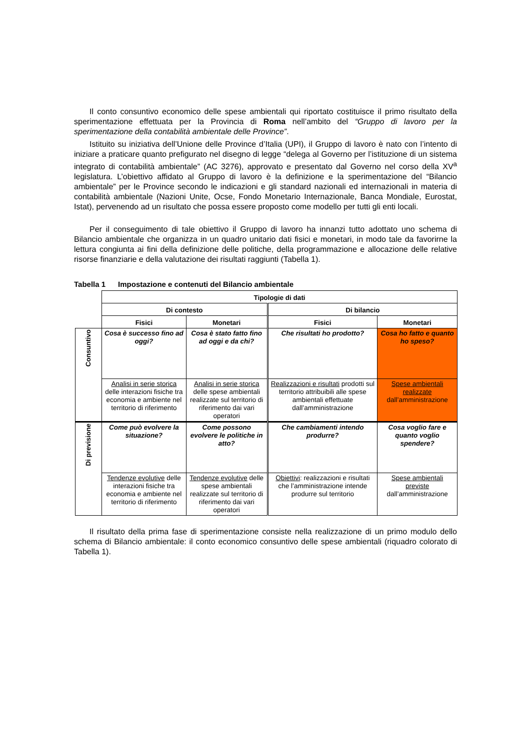Il conto consuntivo economico delle spese ambientali qui riportato costituisce il primo risultato della sperimentazione effettuata per la Provincia di Roma nell’ambito del “Gruppo di lavoro per la sperimentazione della contabilità ambientale delle Province”.
Istituito su iniziativa dell’Unione delle Province d’Italia (UPI), il Gruppo di lavoro è nato con l’intento di iniziare a praticare quanto prefigurato nel disegno di legge “delega al Governo per l’istituzione di un sistema integrato di contabilità ambientale” (AC 3276), approvato e presentato dal Governo nel corso della XV<sup>a</sup> legislatura. L’obiettivo affidato al Gruppo di lavoro è la definizione e la sperimentazione del “Bilancio ambientale” per le Province secondo le indicazioni e gli standard nazionali ed internazionali in materia di contabilità ambientale (Nazioni Unite, Ocse, Fondo Monetario Internazionale, Banca Mondiale, Eurostat, Istat), pervenendo ad un risultato che possa essere proposto come modello per tutti gli enti locali.
Per il conseguimento di tale obiettivo il Gruppo di lavoro ha innanzi tutto adottato uno schema di Bilancio ambientale che organizza in un quadro unitario dati fisici e monetari, in modo tale da favorirne la lettura congiunta ai fini della definizione delle politiche, della programmazione e allocazione delle relative risorse finanziarie e della valutazione dei risultati raggiunti (Tabella 1).
Tabella 1 Impostazione e contenuti del Bilancio ambientale
| | Tipologie di dati | | | |
| | Di contesto | | Di bilancio | |
| | Fisici | Monetari | Fisici | Monetari |
| Consuntivo | Cosa è successo fino ad oggi? | Cosa è stato fatto fino ad oggi e da chi? | Che risultati ho prodotto? | Cosa ho fatto e quanto ho speso? |
| | Analisi in serie storica delle interazioni fisiche tra economia e ambiente nel territorio di riferimento | Analisi in serie storica delle spese ambientali realizzate sul territorio di riferimento dai vari operatori | Realizzazioni e risultati prodotti sul territorio attribuibili alle spese ambientali effettuate dall’amministrazione | Spese ambientali realizzate dall’amministrazione |
| Di previsione | Come può evolvere la situazione? | Come possono evolvere le politiche in atto? | Che cambiamenti intendo produrre? | Cosa voglio fare e quanto voglio spendere? |
| | Tendenze evolutive delle interazioni fisiche tra economia e ambiente nel territorio di riferimento | Tendenze evolutive delle spese ambientali realizzate sul territorio di riferimento dai vari operatori | Obiettivi : realizzazioni e risultati che l’amministrazione intende produrre sul territorio | Spese ambientali previste dall’amministrazione |
Il risultato della prima fase di sperimentazione consiste nella realizzazione di un primo modulo dello schema di Bilancio ambientale: il conto economico consuntivo delle spese ambientali (riquadro colorato di Tabella 1).